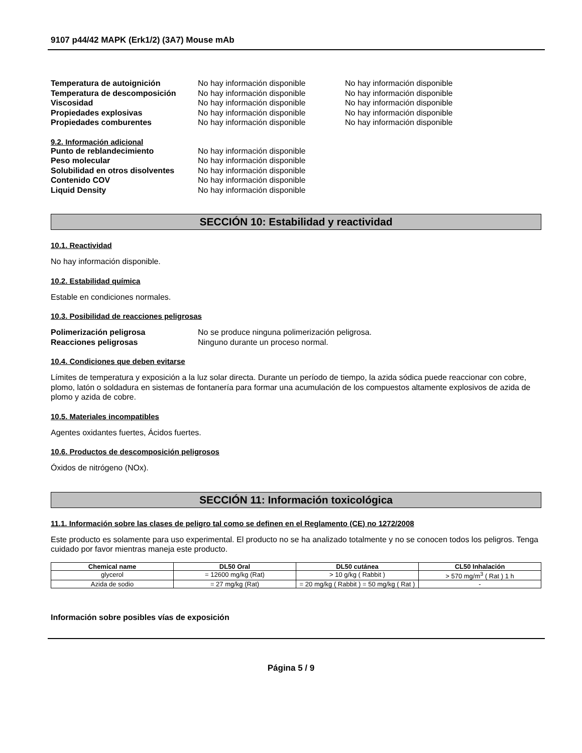9107 p44/42 MAPK (Erk1/2) (3A7) Mouse mAb
Temperatura de autoignición No hay información disponible No hay información disponible
Temperatura de descomposición No hay información disponible No hay información disponible
Viscosidad No hay información disponible No hay información disponible
Propiedades explosivas No hay información disponible No hay información disponible
Propiedades comburentes No hay información disponible No hay información disponible
9.2. Información adicional
Punto de reblandecimiento No hay información disponible
Peso molecular No hay información disponible
Solubilidad en otros disolventes
No hay información disponible
Contenido COV No hay información disponible
Liquid Density No hay información disponible
SECCIÓN 10: Estabilidad y reactividad
10.1. Reactividad
No hay información disponible.
10.2. Estabilidad química
Estable en condiciones normales.
10.3. Posibilidad de reacciones peligrosas
Polimerización peligrosa No se produce ninguna polimerización peligrosa.
Reacciones peligrosas Ninguno durante un proceso normal.
10.4. Condiciones que deben evitarse
Límites de temperatura y exposición a la luz solar directa. Durante un período de tiempo, la azida sódica puede reaccionar con cobre, plomo, latón o soldadura en sistemas de fontanería para formar una acumulación de los compuestos altamente explosivos de azida de plomo y azida de cobre.
10.5. Materiales incompatibles
Agentes oxidantes fuertes, Ácidos fuertes.
10.6. Productos de descomposición peligrosos
Óxidos de nitrógeno (NOx).
SECCIÓN 11: Información toxicológica
11.1. Información sobre las clases de peligro tal como se definen en el Reglamento (CE) no 1272/2008
Este producto es solamente para uso experimental. El producto no se ha analizado totalmente y no se conocen todos los peligros. Tenga cuidado por favor mientras maneja este producto.
| Chemical name | DL50 Oral | DL50 cutánea | CL50 Inhalación |
| --- | --- | --- | --- |
| glycerol | = 12600 mg/kg (Rat) | > 10 g/kg ( Rabbit ) | > 570 mg/m<sup>3</sup> ( Rat ) 1 h |
| Azida de sodio | = 27 mg/kg (Rat) | = 20 mg/kg ( Rabbit ) = 50 mg/kg ( Rat ) | - |
Información sobre posibles vías de exposición
Página 5 / 9